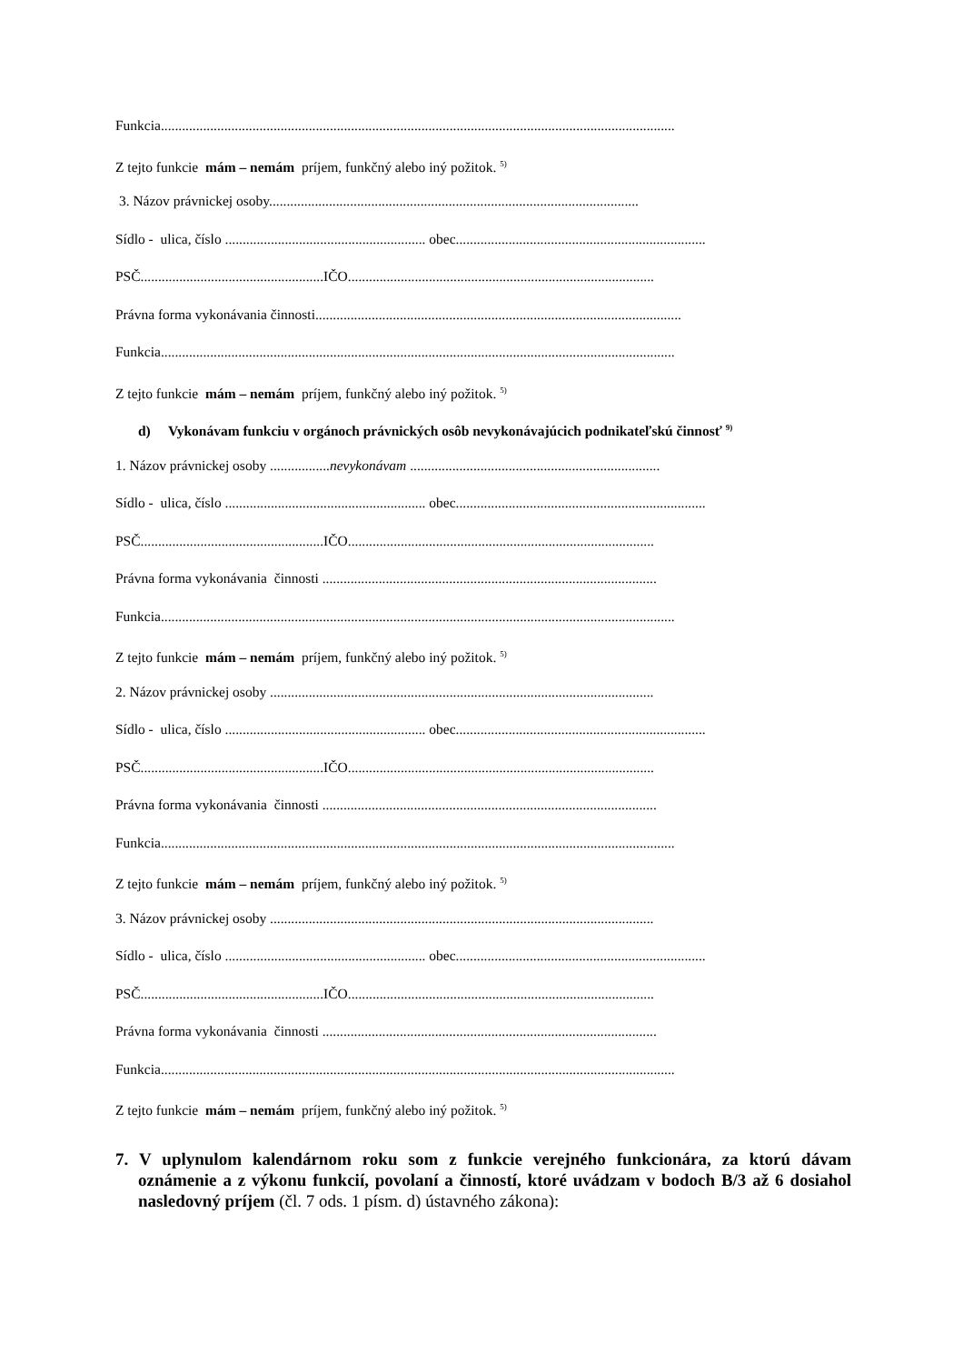Funkcia..................................................................................................................................................
Z tejto funkcie mám – nemám príjem, funkčný alebo iný požitok. <sup>5)</sup>
3. Názov právnickej osoby.........................................................................................................
Sídlo - ulica, číslo ......................................................... obec.......................................................................
PSČ....................................................IČO.......................................................................................
Právna forma vykonávania činnosti........................................................................................................
Funkcia..................................................................................................................................................
Z tejto funkcie mám – nemám príjem, funkčný alebo iný požitok. <sup>5)</sup>
d) Vykonávam funkciu v orgánoch právnických osôb nevykonávajúcich podnikateľskú činnosť <sup>9)</sup>
1. Názov právnickej osoby .................nevykonávam .......................................................................
Sídlo - ulica, číslo ......................................................... obec.......................................................................
PSČ....................................................IČO.......................................................................................
Právna forma vykonávania činnosti ...............................................................................................
Funkcia..................................................................................................................................................
Z tejto funkcie mám – nemám príjem, funkčný alebo iný požitok. <sup>5)</sup>
2. Názov právnickej osoby .............................................................................................................
Sídlo - ulica, číslo ......................................................... obec.......................................................................
PSČ....................................................IČO.......................................................................................
Právna forma vykonávania činnosti ...............................................................................................
Funkcia..................................................................................................................................................
Z tejto funkcie mám – nemám príjem, funkčný alebo iný požitok. <sup>5)</sup>
3. Názov právnickej osoby .............................................................................................................
Sídlo - ulica, číslo ......................................................... obec.......................................................................
PSČ....................................................IČO.......................................................................................
Právna forma vykonávania činnosti ...............................................................................................
Funkcia..................................................................................................................................................
Z tejto funkcie mám – nemám príjem, funkčný alebo iný požitok. <sup>5)</sup>
7. V uplynulom kalendárnom roku som z funkcie verejného funkcionára, za ktorú dávam oznámenie a z výkonu funkcií, povolaní a činností, ktoré uvádzam v bodoch B/3 až 6 dosiahol nasledovný príjem (čl. 7 ods. 1 písm. d) ústavného zákona):